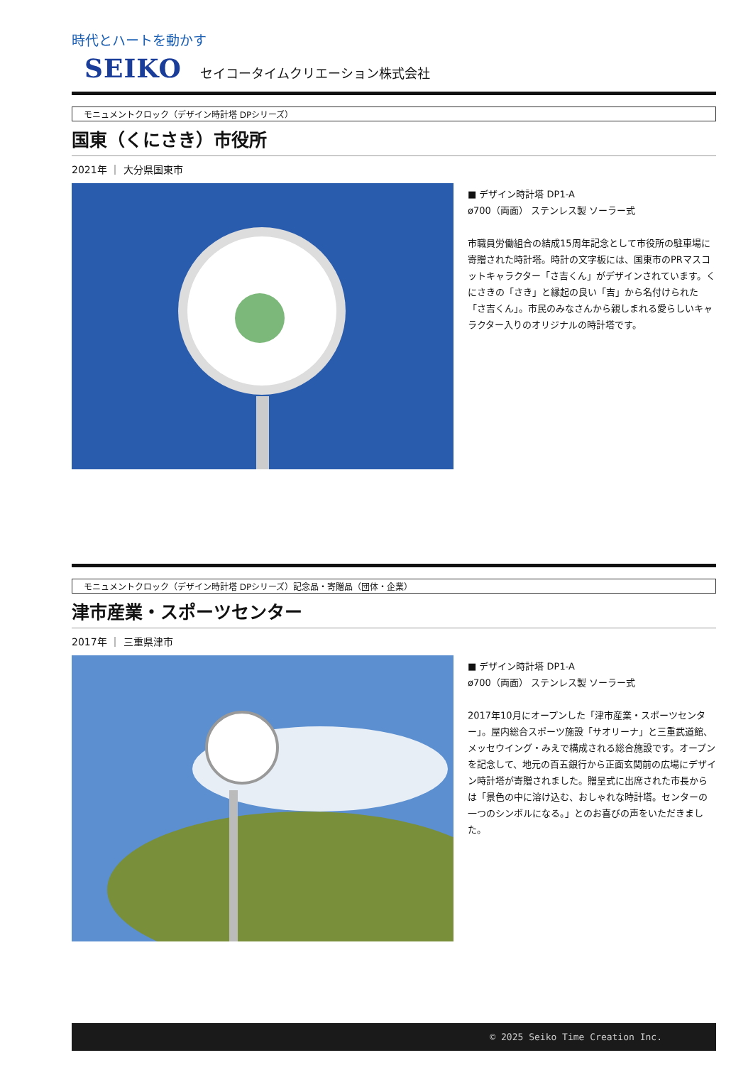時代とハートを動かす
SEIKO セイコータイムクリエーション株式会社
モニュメントクロック（デザイン時計塔 DPシリーズ）
国東（くにさき）市役所
2021年 ｜ 大分県国東市
■ デザイン時計塔 DP1-A
ø700（両面） ステンレス製 ソーラー式
市職員労働組合の結成15周年記念として市役所の駐車場に寄贈された時計塔。時計の文字板には、国東市のPRマスコットキャラクター「さ吉くん」がデザインされています。くにさきの「さき」と縁起の良い「吉」から名付けられた「さ吉くん」。市民のみなさんから親しまれる愛らしいキャラクター入りのオリジナルの時計塔です。
モニュメントクロック（デザイン時計塔 DPシリーズ）記念品・寄贈品（団体・企業）
津市産業・スポーツセンター
2017年 ｜ 三重県津市
■ デザイン時計塔 DP1-A
ø700（両面） ステンレス製 ソーラー式
2017年10月にオープンした「津市産業・スポーツセンター」。屋内総合スポーツ施設「サオリーナ」と三重武道館、メッセウイング・みえで構成される総合施設です。オープンを記念して、地元の百五銀行から正面玄関前の広場にデザイン時計塔が寄贈されました。贈呈式に出席された市長からは「景色の中に溶け込む、おしゃれな時計塔。センターの一つのシンボルになる。」とのお喜びの声をいただきました。
© 2025 Seiko Time Creation Inc.